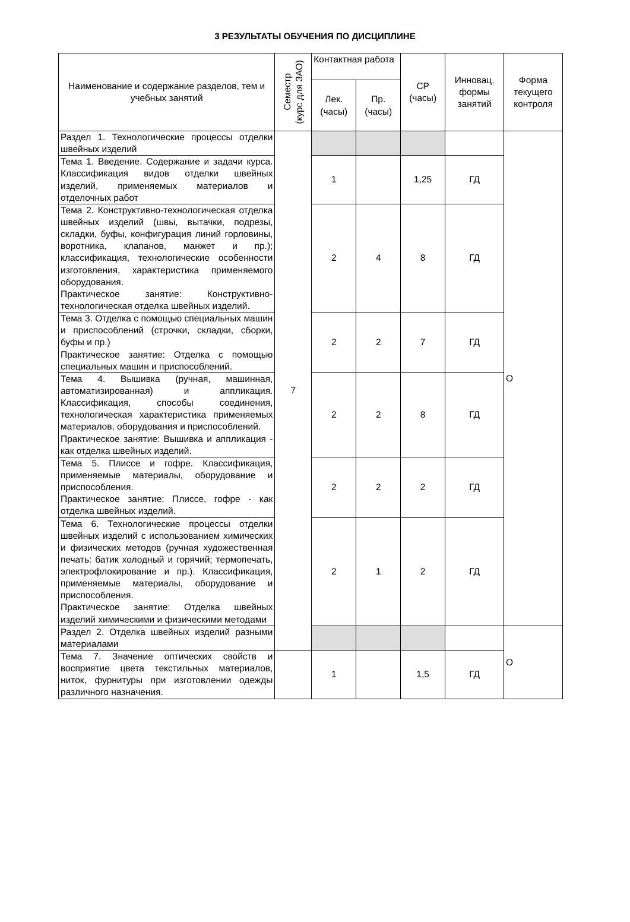3 РЕЗУЛЬТАТЫ ОБУЧЕНИЯ ПО ДИСЦИПЛИНЕ
| Наименование и содержание разделов, тем и учебных занятий | Семестр (курс для ЗАО) | Контактная работа | | СР (часы) | Инновац. формы занятий | Форма текущего контроля |
| --- | --- | --- | --- | --- | --- | --- |
| | | Лек. (часы) | Пр. (часы) | | | |
| Раздел 1. Технологические процессы отделки швейных изделий | 7 | | | | | О |
| Тема 1. Введение. Содержание и задачи курса. Классификация видов отделки швейных изделий, применяемых материалов и отделочных работ | | 1 | | 1,25 | ГД | |
| Тема 2. Конструктивно-технологическая отделка швейных изделий (швы, вытачки, подрезы, складки, буфы, конфигурация линий горловины, воротника, клапанов, манжет и пр.); классификация, технологические особенности изготовления, характеристика применяемого оборудования. Практическое занятие: Конструктивно-технологическая отделка швейных изделий. | | 2 | 4 | 8 | ГД | |
| Тема 3. Отделка с помощью специальных машин и приспособлений (строчки, складки, сборки, буфы и пр.) Практическое занятие: Отделка с помощью специальных машин и приспособлений. | | 2 | 2 | 7 | ГД | |
| Тема 4. Вышивка (ручная, машинная, автоматизированная) и аппликация. Классификация, способы соединения, технологическая характеристика применяемых материалов, оборудования и приспособлений. Практическое занятие: Вышивка и аппликация - как отделка швейных изделий. | | 2 | 2 | 8 | ГД | |
| Тема 5. Плиссе и гофре. Классификация, применяемые материалы, оборудование и приспособления. Практическое занятие: Плиссе, гофре - как отделка швейных изделий. | | 2 | 2 | 2 | ГД | |
| Тема 6. Технологические процессы отделки швейных изделий с использованием химических и физических методов (ручная художественная печать: батик холодный и горячий; термопечать, электрофлокирование и пр.). Классификация, применяемые материалы, оборудование и приспособления. Практическое занятие: Отделка швейных изделий химическими и физическими методами | | 2 | 1 | 2 | ГД | |
| Раздел 2. Отделка швейных изделий разными материалами | | | | | | О |
| Тема 7. Значение оптических свойств и восприятие цвета текстильных материалов, ниток, фурнитуры при изготовлении одежды различного назначения. | | 1 | | 1,5 | ГД | |